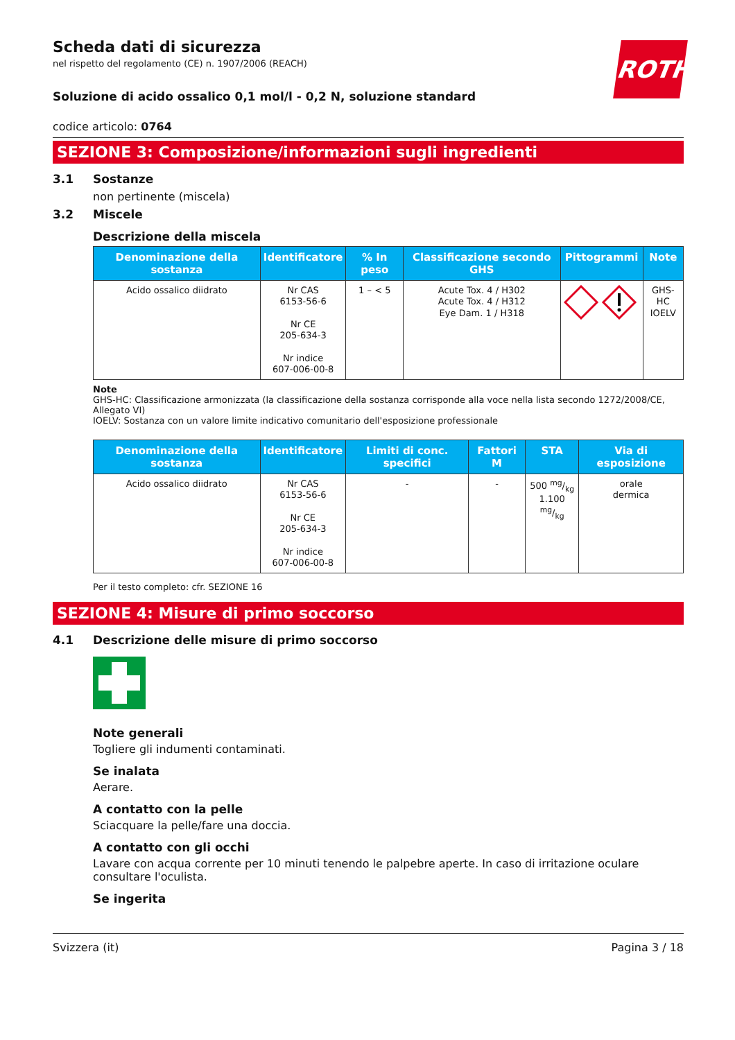ROTH
Scheda dati di sicurezza
nel rispetto del regolamento (CE) n. 1907/2006 (REACH)
Soluzione di acido ossalico 0,1 mol/l - 0,2 N, soluzione standard
codice articolo: 0764
SEZIONE 3: Composizione/informazioni sugli ingredienti
3.1 Sostanze
non pertinente (miscela)
3.2 Miscele
Descrizione della miscela
| Denominazione della sostanza | Identificatore | % In peso | Classificazione secondo GHS | Pittogrammi | Note |
| --- | --- | --- | --- | --- | --- |
| Acido ossalico diidrato | Nr CAS 6153-56-6 Nr CE 205-634-3 Nr indice 607-006-00-8 | 1 – < 5 | Acute Tox. 4 / H302 Acute Tox. 4 / H312 Eye Dam. 1 / H318 | | GHS-HC IOELV |
Note
GHS-HC: Classificazione armonizzata (la classificazione della sostanza corrisponde alla voce nella lista secondo 1272/2008/CE, Allegato VI)
IOELV: Sostanza con un valore limite indicativo comunitario dell'esposizione professionale
| Denominazione della sostanza | Identificatore | Limiti di conc. specifici | Fattori M | STA | Via di esposizione |
| --- | --- | --- | --- | --- | --- |
| Acido ossalico diidrato | Nr CAS 6153-56-6 Nr CE 205-634-3 Nr indice 607-006-00-8 | - | - | 500 mg/kg 1.100 mg/kg | orale dermica |
Per il testo completo: cfr. SEZIONE 16
SEZIONE 4: Misure di primo soccorso
4.1 Descrizione delle misure di primo soccorso
Note generali
Togliere gli indumenti contaminati.
Se inalata
Aerare.
A contatto con la pelle
Sciacquare la pelle/fare una doccia.
A contatto con gli occhi
Lavare con acqua corrente per 10 minuti tenendo le palpebre aperte. In caso di irritazione oculare consultare l'oculista.
Se ingerita
Svizzera (it) Pagina 3 / 18